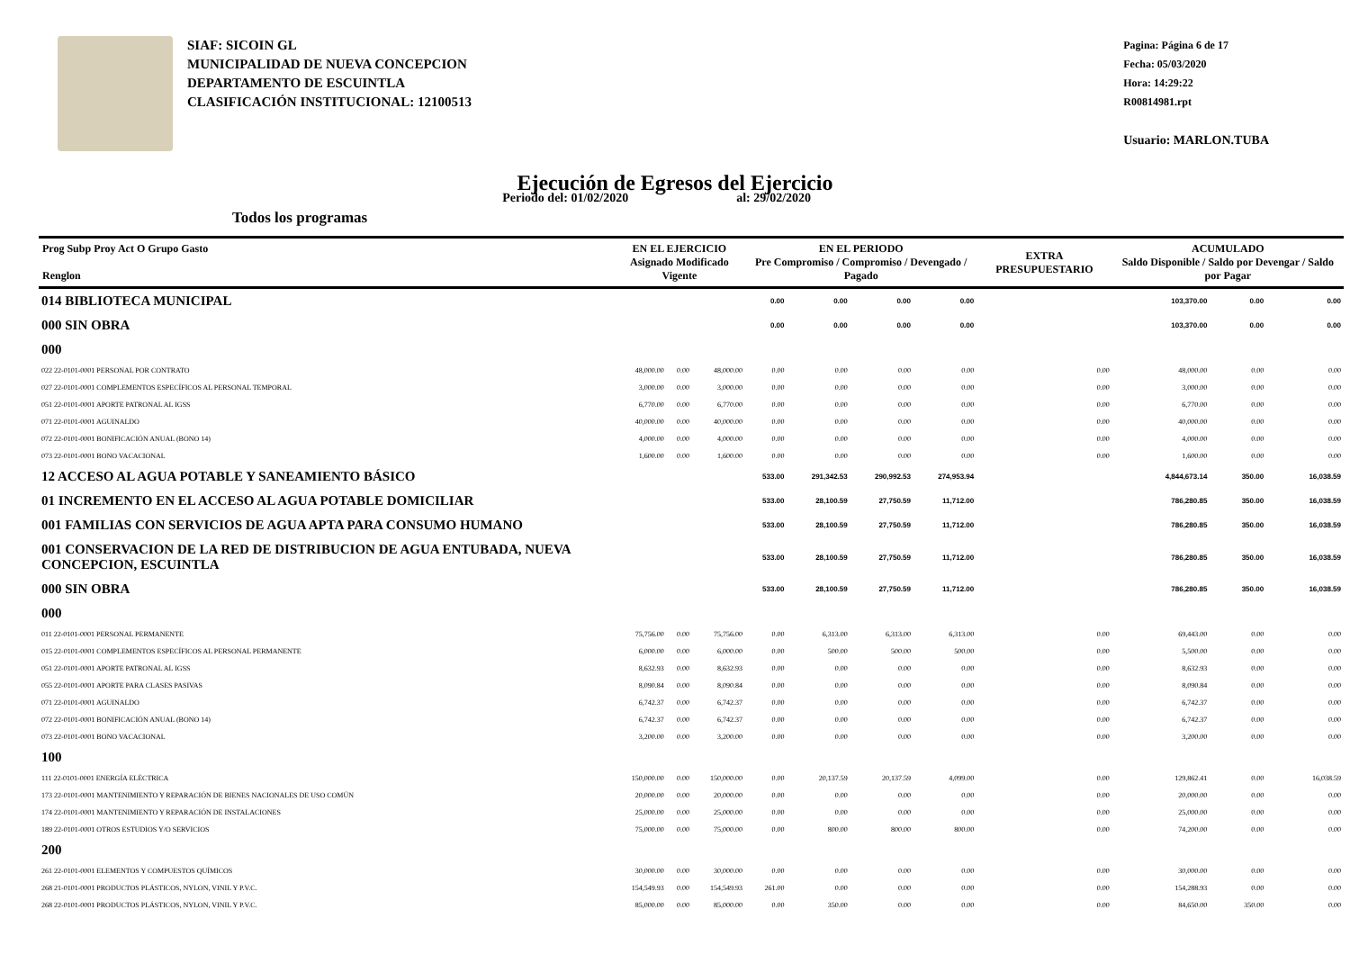SIAF: SICOIN GL
MUNICIPALIDAD DE NUEVA CONCEPCION
DEPARTAMENTO DE ESCUINTLA
CLASIFICACIÓN INSTITUCIONAL: 12100513
Pagina: Página 6 de 17
Fecha: 05/03/2020
Hora: 14:29:22
R00814981.rpt
Usuario: MARLON.TUBA
Ejecución de Egresos del Ejercicio
Todos los programas Periodo del: 01/02/2020 al: 29/02/2020
| Prog Subp Proy Act O Grupo Gasto Renglon | EN EL EJERCICIO Asignado Modificado Vigente | | | EN EL PERIODO Pre Compromiso / Compromiso / Devengado / Pagado | | | | EXTRA PRESUPUESTARIO | ACUMULADO Saldo Disponible / Saldo por Devengar / Saldo por Pagar | | |
| --- | --- | --- | --- | --- | --- | --- | --- | --- | --- | --- | --- |
| 014 BIBLIOTECA MUNICIPAL | | | | 0.00 | 0.00 | 0.00 | 0.00 | | 103,370.00 | 0.00 | 0.00 |
| 000 SIN OBRA | | | | 0.00 | 0.00 | 0.00 | 0.00 | | 103,370.00 | 0.00 | 0.00 |
| 000 | | | | | | | | | | | |
| 022 22-0101-0001 PERSONAL POR CONTRATO | 48,000.00 | 0.00 | 48,000.00 | 0.00 | 0.00 | 0.00 | 0.00 | 0.00 | 48,000.00 | 0.00 | 0.00 |
| 027 22-0101-0001 COMPLEMENTOS ESPECÍFICOS AL PERSONAL TEMPORAL | 3,000.00 | 0.00 | 3,000.00 | 0.00 | 0.00 | 0.00 | 0.00 | 0.00 | 3,000.00 | 0.00 | 0.00 |
| 051 22-0101-0001 APORTE PATRONAL AL IGSS | 6,770.00 | 0.00 | 6,770.00 | 0.00 | 0.00 | 0.00 | 0.00 | 0.00 | 6,770.00 | 0.00 | 0.00 |
| 071 22-0101-0001 AGUINALDO | 40,000.00 | 0.00 | 40,000.00 | 0.00 | 0.00 | 0.00 | 0.00 | 0.00 | 40,000.00 | 0.00 | 0.00 |
| 072 22-0101-0001 BONIFICACIÓN ANUAL (BONO 14) | 4,000.00 | 0.00 | 4,000.00 | 0.00 | 0.00 | 0.00 | 0.00 | 0.00 | 4,000.00 | 0.00 | 0.00 |
| 073 22-0101-0001 BONO VACACIONAL | 1,600.00 | 0.00 | 1,600.00 | 0.00 | 0.00 | 0.00 | 0.00 | 0.00 | 1,600.00 | 0.00 | 0.00 |
| 12 ACCESO AL AGUA POTABLE Y SANEAMIENTO BÁSICO | | | | 533.00 | 291,342.53 | 290,992.53 | 274,953.94 | | 4,844,673.14 | 350.00 | 16,038.59 |
| 01 INCREMENTO EN EL ACCESO AL AGUA POTABLE DOMICILIAR | | | | 533.00 | 28,100.59 | 27,750.59 | 11,712.00 | | 786,280.85 | 350.00 | 16,038.59 |
| 001 FAMILIAS CON SERVICIOS DE AGUA APTA PARA CONSUMO HUMANO | | | | 533.00 | 28,100.59 | 27,750.59 | 11,712.00 | | 786,280.85 | 350.00 | 16,038.59 |
| 001 CONSERVACION DE LA RED DE DISTRIBUCION DE AGUA ENTUBADA, NUEVA CONCEPCION, ESCUINTLA | | | | 533.00 | 28,100.59 | 27,750.59 | 11,712.00 | | 786,280.85 | 350.00 | 16,038.59 |
| 000 SIN OBRA | | | | 533.00 | 28,100.59 | 27,750.59 | 11,712.00 | | 786,280.85 | 350.00 | 16,038.59 |
| 000 | | | | | | | | | | | |
| 011 22-0101-0001 PERSONAL PERMANENTE | 75,756.00 | 0.00 | 75,756.00 | 0.00 | 6,313.00 | 6,313.00 | 6,313.00 | 0.00 | 69,443.00 | 0.00 | 0.00 |
| 015 22-0101-0001 COMPLEMENTOS ESPECÍFICOS AL PERSONAL PERMANENTE | 6,000.00 | 0.00 | 6,000.00 | 0.00 | 500.00 | 500.00 | 500.00 | 0.00 | 5,500.00 | 0.00 | 0.00 |
| 051 22-0101-0001 APORTE PATRONAL AL IGSS | 8,632.93 | 0.00 | 8,632.93 | 0.00 | 0.00 | 0.00 | 0.00 | 0.00 | 8,632.93 | 0.00 | 0.00 |
| 055 22-0101-0001 APORTE PARA CLASES PASIVAS | 8,090.84 | 0.00 | 8,090.84 | 0.00 | 0.00 | 0.00 | 0.00 | 0.00 | 8,090.84 | 0.00 | 0.00 |
| 071 22-0101-0001 AGUINALDO | 6,742.37 | 0.00 | 6,742.37 | 0.00 | 0.00 | 0.00 | 0.00 | 0.00 | 6,742.37 | 0.00 | 0.00 |
| 072 22-0101-0001 BONIFICACIÓN ANUAL (BONO 14) | 6,742.37 | 0.00 | 6,742.37 | 0.00 | 0.00 | 0.00 | 0.00 | 0.00 | 6,742.37 | 0.00 | 0.00 |
| 073 22-0101-0001 BONO VACACIONAL | 3,200.00 | 0.00 | 3,200.00 | 0.00 | 0.00 | 0.00 | 0.00 | 0.00 | 3,200.00 | 0.00 | 0.00 |
| 100 | | | | | | | | | | | |
| 111 22-0101-0001 ENERGÍA ELÉCTRICA | 150,000.00 | 0.00 | 150,000.00 | 0.00 | 20,137.59 | 20,137.59 | 4,099.00 | 0.00 | 129,862.41 | 0.00 | 16,038.59 |
| 173 22-0101-0001 MANTENIMIENTO Y REPARACIÓN DE BIENES NACIONALES DE USO COMÚN | 20,000.00 | 0.00 | 20,000.00 | 0.00 | 0.00 | 0.00 | 0.00 | 0.00 | 20,000.00 | 0.00 | 0.00 |
| 174 22-0101-0001 MANTENIMIENTO Y REPARACIÓN DE INSTALACIONES | 25,000.00 | 0.00 | 25,000.00 | 0.00 | 0.00 | 0.00 | 0.00 | 0.00 | 25,000.00 | 0.00 | 0.00 |
| 189 22-0101-0001 OTROS ESTUDIOS Y/O SERVICIOS | 75,000.00 | 0.00 | 75,000.00 | 0.00 | 800.00 | 800.00 | 800.00 | 0.00 | 74,200.00 | 0.00 | 0.00 |
| 200 | | | | | | | | | | | |
| 261 22-0101-0001 ELEMENTOS Y COMPUESTOS QUÍMICOS | 30,000.00 | 0.00 | 30,000.00 | 0.00 | 0.00 | 0.00 | 0.00 | 0.00 | 30,000.00 | 0.00 | 0.00 |
| 268 21-0101-0001 PRODUCTOS PLÁSTICOS, NYLON, VINIL Y P.V.C. | 154,549.93 | 0.00 | 154,549.93 | 261.00 | 0.00 | 0.00 | 0.00 | 0.00 | 154,288.93 | 0.00 | 0.00 |
| 268 22-0101-0001 PRODUCTOS PLÁSTICOS, NYLON, VINIL Y P.V.C. | 85,000.00 | 0.00 | 85,000.00 | 0.00 | 350.00 | 0.00 | 0.00 | 0.00 | 84,650.00 | 350.00 | 0.00 |